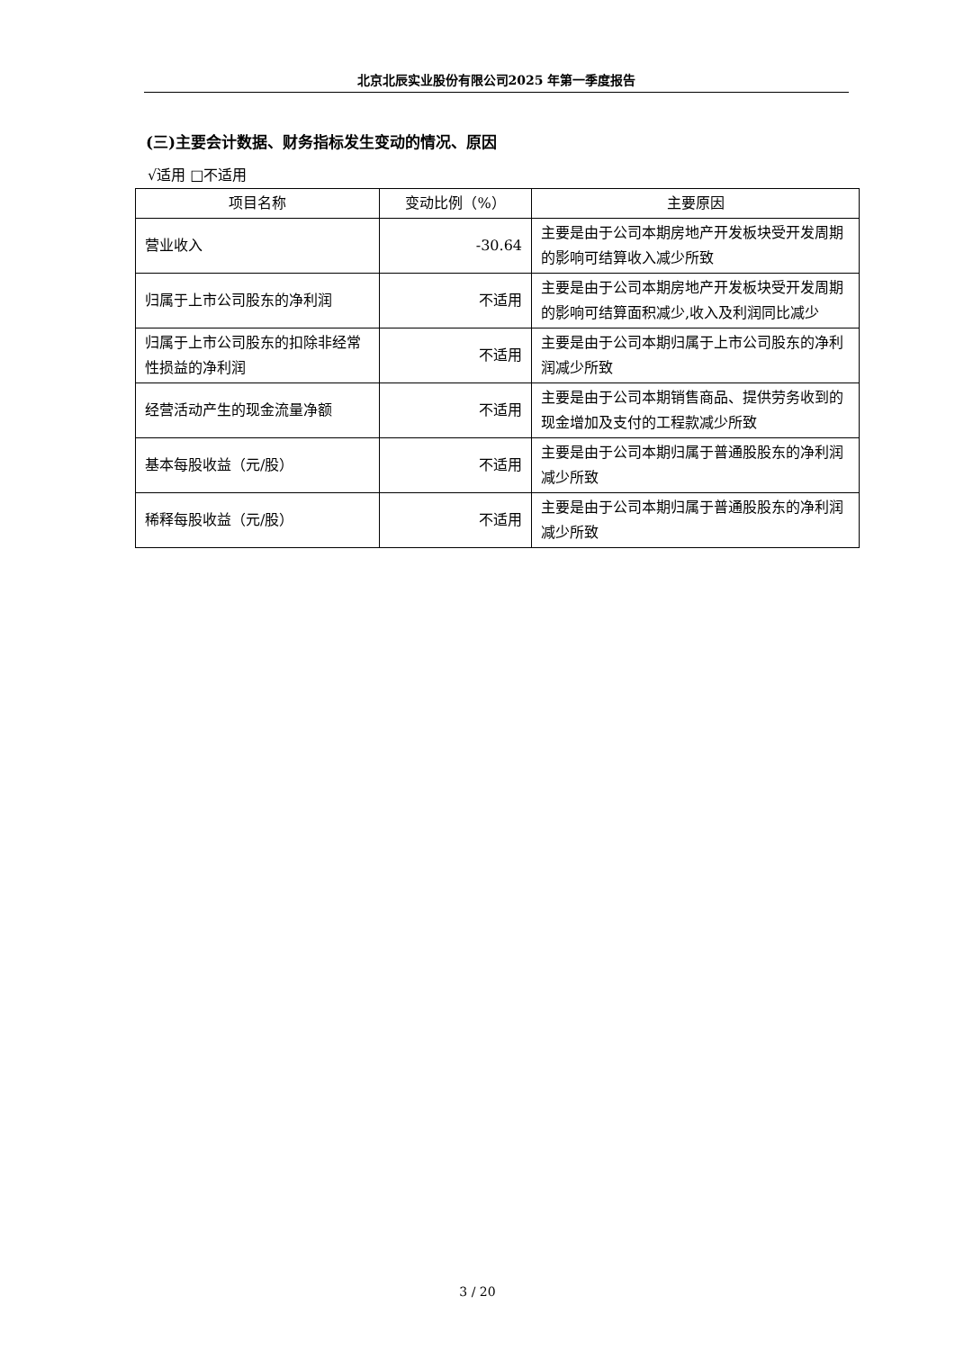北京北辰实业股份有限公司2025 年第一季度报告
(三)主要会计数据、财务指标发生变动的情况、原因
√适用 □不适用
| 项目名称 | 变动比例（%） | 主要原因 |
| --- | --- | --- |
| 营业收入 | -30.64 | 主要是由于公司本期房地产开发板块受开发周期的影响可结算收入减少所致 |
| 归属于上市公司股东的净利润 | 不适用 | 主要是由于公司本期房地产开发板块受开发周期的影响可结算面积减少,收入及利润同比减少 |
| 归属于上市公司股东的扣除非经常性损益的净利润 | 不适用 | 主要是由于公司本期归属于上市公司股东的净利润减少所致 |
| 经营活动产生的现金流量净额 | 不适用 | 主要是由于公司本期销售商品、提供劳务收到的现金增加及支付的工程款减少所致 |
| 基本每股收益（元/股） | 不适用 | 主要是由于公司本期归属于普通股股东的净利润减少所致 |
| 稀释每股收益（元/股） | 不适用 | 主要是由于公司本期归属于普通股股东的净利润减少所致 |
3 / 20